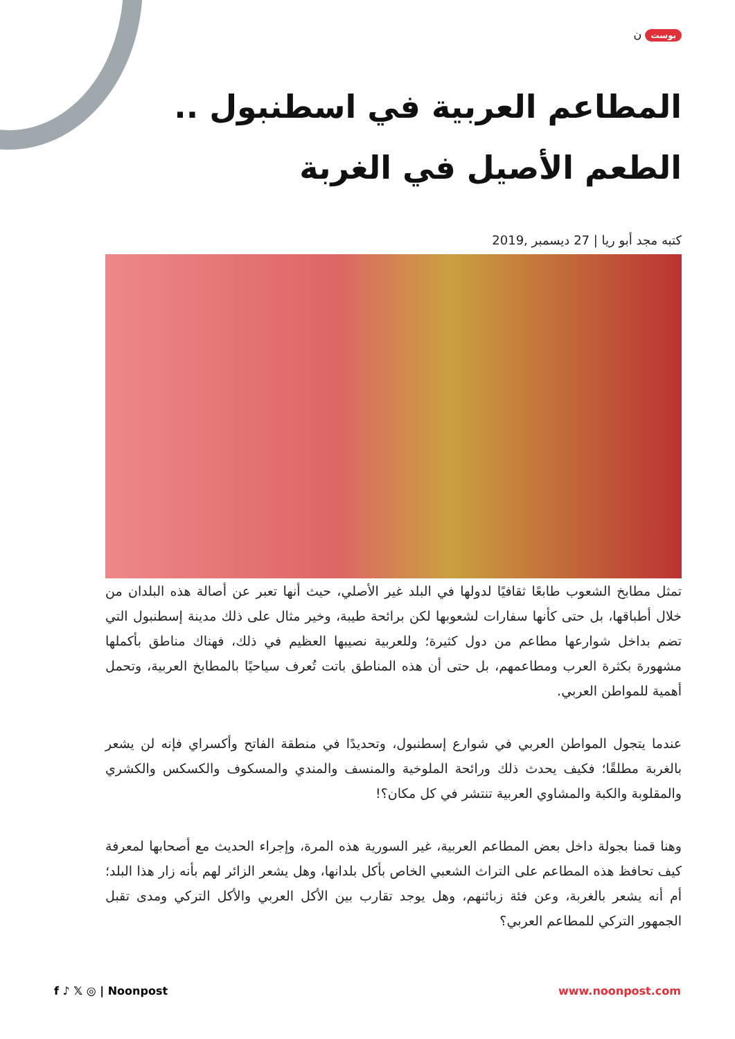بوست ن
المطاعم العربية في اسطنبول .. الطعم الأصيل في الغربة
كتبه مجد أبو ريا | 27 ديسمبر ,2019
تمثل مطابخ الشعوب طابعًا ثقافيًا لدولها في البلد غير الأصلي، حيث أنها تعبر عن أصالة هذه البلدان من خلال أطباقها، بل حتى كأنها سفارات لشعوبها لكن برائحة طيبة، وخير مثال على ذلك مدينة إسطنبول التي تضم بداخل شوارعها مطاعم من دول كثيرة؛ وللعربية نصيبها العظيم في ذلك، فهناك مناطق بأكملها مشهورة بكثرة العرب ومطاعمهم، بل حتى أن هذه المناطق باتت تُعرف سياحيًا بالمطابخ العربية، وتحمل أهمية للمواطن العربي.
عندما يتجول المواطن العربي في شوارع إسطنبول، وتحديدًا في منطقة الفاتح وأكسراي فإنه لن يشعر بالغربة مطلقًا؛ فكيف يحدث ذلك ورائحة الملوخية والمنسف والمندي والمسكوف والكسكس والكشري والمقلوبة والكبة والمشاوي العربية تنتشر في كل مكان؟!
وهنا قمنا بجولة داخل بعض المطاعم العربية، غير السورية هذه المرة، وإجراء الحديث مع أصحابها لمعرفة كيف تحافظ هذه المطاعم على التراث الشعبي الخاص بأكل بلدانها، وهل يشعر الزائر لهم بأنه زار هذا البلد؛ أم أنه يشعر بالغربة، وعن فئة زبائنهم، وهل يوجد تقارب بين الأكل العربي والأكل التركي ومدى تقبل الجمهور التركي للمطاعم العربي؟
f ♪ 𝕏 ◎ | Noonpost www.noonpost.com